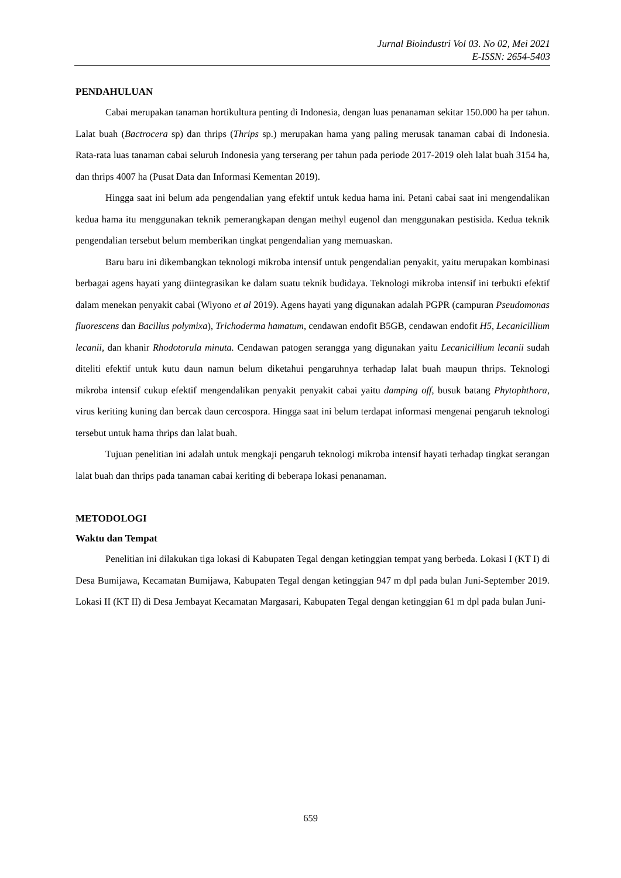Jurnal Bioindustri Vol 03. No 02, Mei 2021
E-ISSN: 2654-5403
PENDAHULUAN
Cabai merupakan tanaman hortikultura penting di Indonesia, dengan luas penanaman sekitar 150.000 ha per tahun. Lalat buah (Bactrocera sp) dan thrips (Thrips sp.) merupakan hama yang paling merusak tanaman cabai di Indonesia. Rata-rata luas tanaman cabai seluruh Indonesia yang terserang per tahun pada periode 2017-2019 oleh lalat buah 3154 ha, dan thrips 4007 ha (Pusat Data dan Informasi Kementan 2019).
Hingga saat ini belum ada pengendalian yang efektif untuk kedua hama ini. Petani cabai saat ini mengendalikan kedua hama itu menggunakan teknik pemerangkapan dengan methyl eugenol dan menggunakan pestisida. Kedua teknik pengendalian tersebut belum memberikan tingkat pengendalian yang memuaskan.
Baru baru ini dikembangkan teknologi mikroba intensif untuk pengendalian penyakit, yaitu merupakan kombinasi berbagai agens hayati yang diintegrasikan ke dalam suatu teknik budidaya. Teknologi mikroba intensif ini terbukti efektif dalam menekan penyakit cabai (Wiyono et al 2019). Agens hayati yang digunakan adalah PGPR (campuran Pseudomonas fluorescens dan Bacillus polymixa), Trichoderma hamatum, cendawan endofit B5GB, cendawan endofit H5, Lecanicillium lecanii, dan khanir Rhodotorula minuta. Cendawan patogen serangga yang digunakan yaitu Lecanicillium lecanii sudah diteliti efektif untuk kutu daun namun belum diketahui pengaruhnya terhadap lalat buah maupun thrips. Teknologi mikroba intensif cukup efektif mengendalikan penyakit penyakit cabai yaitu damping off, busuk batang Phytophthora, virus keriting kuning dan bercak daun cercospora. Hingga saat ini belum terdapat informasi mengenai pengaruh teknologi tersebut untuk hama thrips dan lalat buah.
Tujuan penelitian ini adalah untuk mengkaji pengaruh teknologi mikroba intensif hayati terhadap tingkat serangan lalat buah dan thrips pada tanaman cabai keriting di beberapa lokasi penanaman.
METODOLOGI
Waktu dan Tempat
Penelitian ini dilakukan tiga lokasi di Kabupaten Tegal dengan ketinggian tempat yang berbeda. Lokasi I (KT I) di Desa Bumijawa, Kecamatan Bumijawa, Kabupaten Tegal dengan ketinggian 947 m dpl pada bulan Juni-September 2019. Lokasi II (KT II) di Desa Jembayat Kecamatan Margasari, Kabupaten Tegal dengan ketinggian 61 m dpl pada bulan Juni-
659